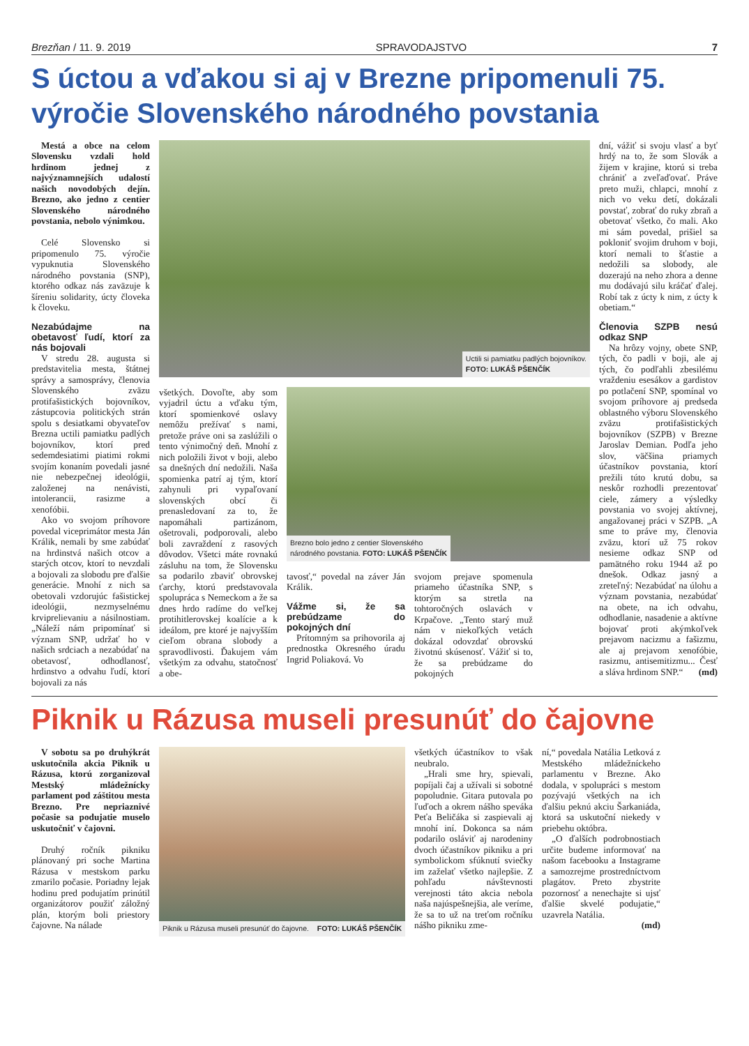Brezňan / 11. 9. 2019 SPRAVODAJSTVO 7
S úctou a vďakou si aj v Brezne pripomenuli 75. výročie Slovenského národného povstania
Mestá a obce na celom Slovensku vzdali hold hrdinom jednej z najvýznamnejších udalostí našich novodobých dejín. Brezno, ako jedno z centier Slovenského národného povstania, nebolo výnimkou.
Celé Slovensko si pripomenulo 75. výročie vypuknutia Slovenského národného povstania (SNP), ktorého odkaz nás zaväzuje k šíreniu solidarity, úcty človeka k človeku.
Nezabúdajme na obetavosť ľudí, ktorí za nás bojovali
V stredu 28. augusta si predstavitelia mesta, štátnej správy a samosprávy, členovia Slovenského zväzu protifašistických bojovníkov, zástupcovia politických strán spolu s desiatkami obyvateľov Brezna uctili pamiatku padlých bojovníkov, ktorí pred sedemdesiatimi piatimi rokmi svojím konaním povedali jasné nie nebezpečnej ideológii, založenej na nenávisti, intolerancii, rasizme a xenofóbii.
Ako vo svojom príhovore povedal viceprimátor mesta Ján Králik, nemali by sme zabúdať na hrdinstvá našich otcov a starých otcov, ktorí to nevzdali a bojovali za slobodu pre ďalšie generácie. Mnohí z nich sa obetovali vzdorujúc fašistickej ideológii, nezmyselnému krviprelievaniu a násilnostiam. „Náleží nám pripomínať si význam SNP, udržať ho v našich srdciach a nezabúdať na obetavosť, odhodlanosť, hrdinstvo a odvahu ľudí, ktorí bojovali za nás
Uctili si pamiatku padlých bojovníkov.
FOTO: LUKÁŠ PŠENČÍK
všetkých. Dovoľte, aby som vyjadril úctu a vďaku tým, ktorí spomienkové oslavy nemôžu prežívať s nami, pretože práve oni sa zaslúžili o tento výnimočný deň. Mnohí z nich položili život v boji, alebo sa dnešných dní nedožili. Naša spomienka patrí aj tým, ktorí zahynuli pri vypaľovaní slovenských obcí či prenasledovaní za to, že napomáhali partizánom, ošetrovali, podporovali, alebo boli zavraždení z rasových dôvodov. Všetci máte rovnakú zásluhu na tom, že Slovensku sa podarilo zbaviť obrovskej ťarchy, ktorú predstavovala spolupráca s Nemeckom a že sa dnes hrdo radíme do veľkej protihitlerovskej koalície a k ideálom, pre ktoré je najvyšším cieľom obrana slobody a spravodlivosti. Ďakujem vám všetkým za odvahu, statočnosť a obe-
Brezno bolo jedno z centier Slovenského
národného povstania. FOTO: LUKÁŠ PŠENČÍK
tavosť,“ povedal na záver Ján Králik.
Vážme si, že sa prebúdzame do pokojných dní
Prítomným sa prihovorila aj prednostka Okresného úradu Ingrid Poliaková. Vo
svojom prejave spomenula priameho účastníka SNP, s ktorým sa stretla na tohtoročných oslavách v Krpačove. „Tento starý muž nám v niekoľkých vetách dokázal odovzdať obrovskú životnú skúsenosť. Vážiť si to, že sa prebúdzame do pokojných
dní, vážiť si svoju vlasť a byť hrdý na to, že som Slovák a žijem v krajine, ktorú si treba chrániť a zveľaďovať. Práve preto muži, chlapci, mnohí z nich vo veku detí, dokázali povstať, zobrať do ruky zbraň a obetovať všetko, čo mali. Ako mi sám povedal, prišiel sa pokloniť svojim druhom v boji, ktorí nemali to šťastie a nedožili sa slobody, ale dozerajú na neho zhora a denne mu dodávajú silu kráčať ďalej. Robí tak z úcty k nim, z úcty k obetiam.“
Členovia SZPB nesú odkaz SNP
Na hrôzy vojny, obete SNP, tých, čo padli v boji, ale aj tých, čo podľahli zbesilému vraždeniu esesákov a gardistov po potlačení SNP, spomínal vo svojom príhovore aj predseda oblastného výboru Slovenského zväzu protifašistických bojovníkov (SZPB) v Brezne Jaroslav Demian. Podľa jeho slov, väčšina priamych účastníkov povstania, ktorí prežili túto krutú dobu, sa neskôr rozhodli prezentovať ciele, zámery a výsledky povstania vo svojej aktívnej, angažovanej práci v SZPB. „A sme to práve my, členovia zväzu, ktorí už 75 rokov nesieme odkaz SNP od pamätného roku 1944 až po dnešok. Odkaz jasný a zreteľný: Nezabúdať na úlohu a význam povstania, nezabúdať na obete, na ich odvahu, odhodlanie, nasadenie a aktívne bojovať proti akýmkoľvek prejavom nacizmu a fašizmu, ale aj prejavom xenofóbie, rasizmu, antisemitizmu... Česť a sláva hrdinom SNP.“ (md)
Piknik u Rázusa museli presunúť do čajovne
V sobotu sa po druhýkrát uskutočnila akcia Piknik u Rázusa, ktorú zorganizoval Mestský mládežnícky parlament pod záštitou mesta Brezno. Pre nepriaznivé počasie sa podujatie muselo uskutočniť v čajovni.
Druhý ročník pikniku plánovaný pri soche Martina Rázusa v mestskom parku zmarilo počasie. Poriadny lejak hodinu pred podujatím prinútil organizátorov použiť záložný plán, ktorým boli priestory čajovne. Na nálade
Piknik u Rázusa museli presunúť do čajovne. FOTO: LUKÁŠ PŠENČÍK
všetkých účastníkov to však neubralo.
„Hrali sme hry, spievali, popíjali čaj a užívali si sobotné popoludnie. Gitara putovala po ľuďoch a okrem nášho speváka Peťa Beličáka si zaspievali aj mnohí iní. Dokonca sa nám podarilo osláviť aj narodeniny dvoch účastníkov pikniku a pri symbolickom sfúknutí sviečky im zaželať všetko najlepšie. Z pohľadu návštevnosti verejnosti táto akcia nebola naša najúspešnejšia, ale veríme, že sa to už na treťom ročníku nášho pikniku zme-
ní,“ povedala Natália Letková z Mestského mládežníckeho parlamentu v Brezne. Ako dodala, v spolupráci s mestom pozývajú všetkých na ich ďalšiu peknú akciu Šarkaniáda, ktorá sa uskutoční niekedy v priebehu októbra.
„O ďalších podrobnostiach určite budeme informovať na našom facebooku a Instagrame a samozrejme prostredníctvom plagátov. Preto zbystrite pozornosť a nenechajte si ujsť ďalšie skvelé podujatie,“ uzavrela Natália.
(md)